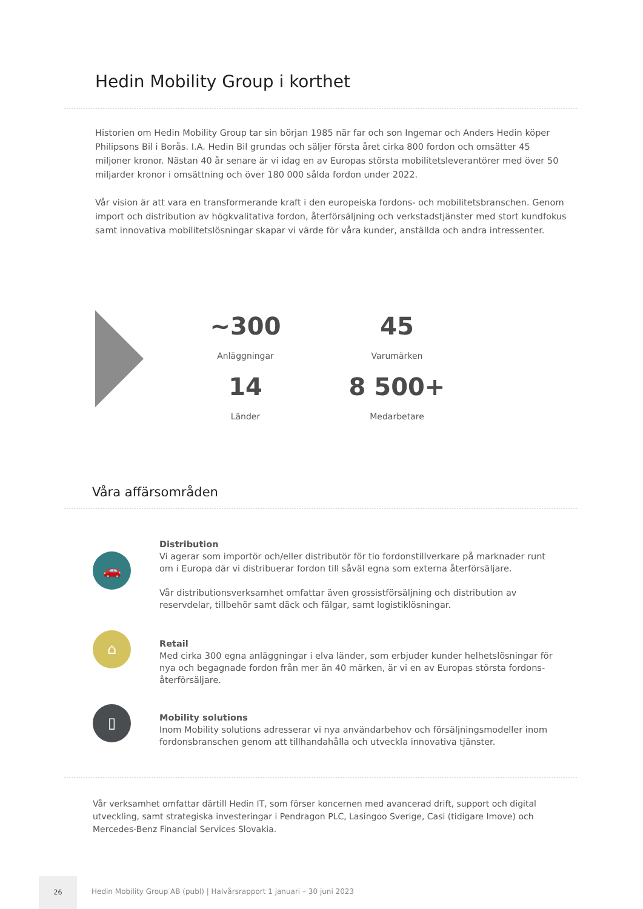Hedin Mobility Group i korthet
Historien om Hedin Mobility Group tar sin början 1985 när far och son Ingemar och Anders Hedin köper Philipsons Bil i Borås. I.A. Hedin Bil grundas och säljer första året cirka 800 fordon och omsätter 45 miljoner kronor. Nästan 40 år senare är vi idag en av Europas största mobilitetsleverantörer med över 50 miljarder kronor i omsättning och över 180 000 sålda fordon under 2022.
Vår vision är att vara en transformerande kraft i den europeiska fordons- och mobilitetsbranschen. Genom import och distribution av högkvalitativa fordon, återförsäljning och verkstadstjänster med stort kundfokus samt innovativa mobilitetslösningar skapar vi värde för våra kunder, anställda och andra intressenter.
~300
Anläggningar
45
Varumärken
14
Länder
8 500+
Medarbetare
Våra affärsområden
🚗
Distribution
Vi agerar som importör och/eller distributör för tio fordonstillverkare på marknader runt om i Europa där vi distribuerar fordon till såväl egna som externa återförsäljare.
Vår distributionsverksamhet omfattar även grossistförsäljning och distribution av reservdelar, tillbehör samt däck och fälgar, samt logistiklösningar.
⌂
Retail
Med cirka 300 egna anläggningar i elva länder, som erbjuder kunder helhetslösningar för nya och begagnade fordon från mer än 40 märken, är vi en av Europas största fordons-återförsäljare.
▯
Mobility solutions
Inom Mobility solutions adresserar vi nya användarbehov och försäljningsmodeller inom fordonsbranschen genom att tillhandahålla och utveckla innovativa tjänster.
Vår verksamhet omfattar därtill Hedin IT, som förser koncernen med avancerad drift, support och digital utveckling, samt strategiska investeringar i Pendragon PLC, Lasingoo Sverige, Casi (tidigare Imove) och Mercedes-Benz Financial Services Slovakia.
26
Hedin Mobility Group AB (publ) | Halvårsrapport 1 januari – 30 juni 2023